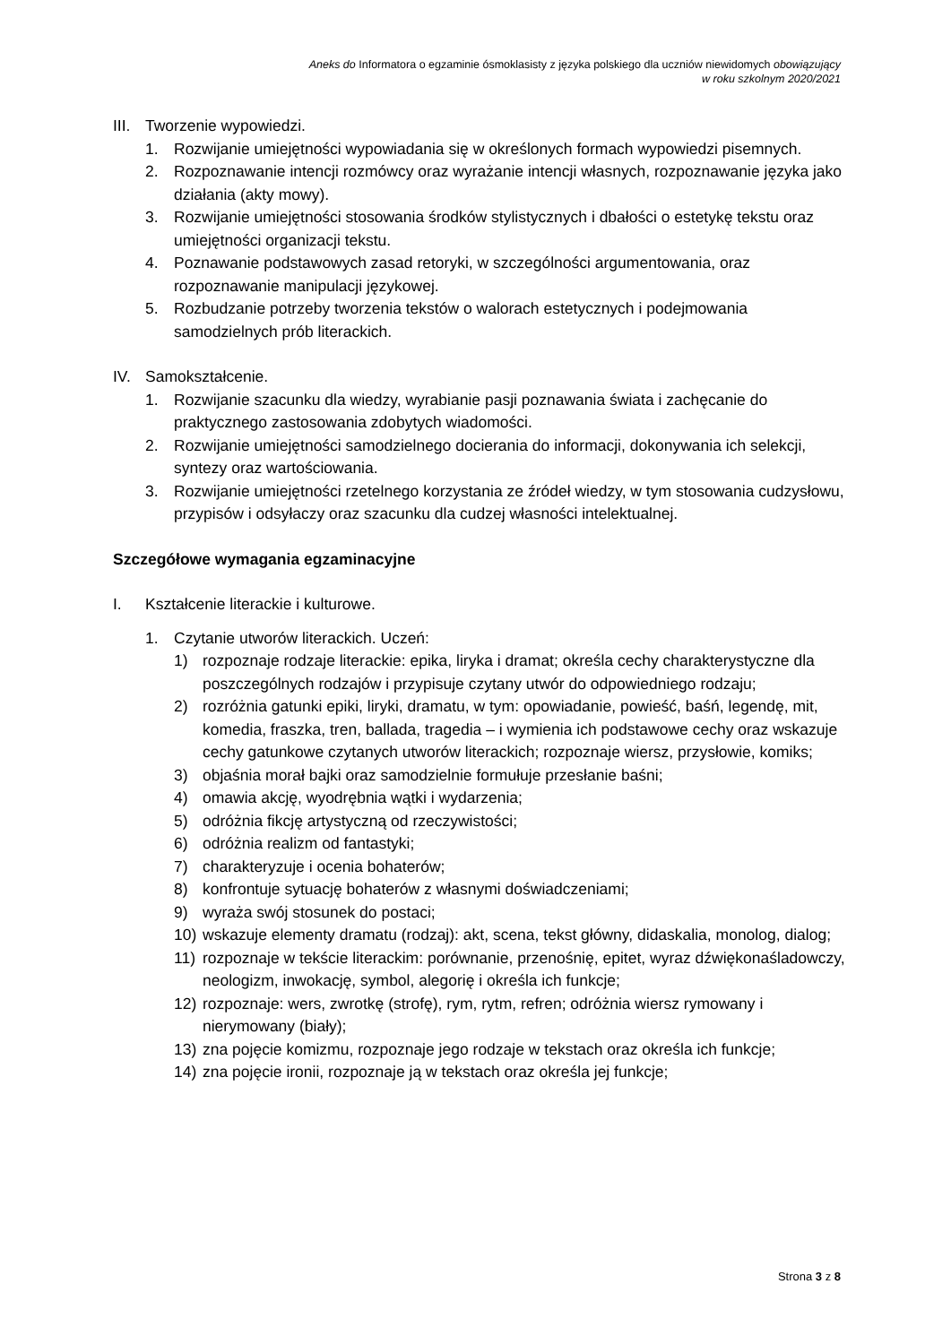Aneks do Informatora o egzaminie ósmoklasisty z języka polskiego dla uczniów niewidomych obowiązujący
w roku szkolnym 2020/2021
III. Tworzenie wypowiedzi.
1. Rozwijanie umiejętności wypowiadania się w określonych formach wypowiedzi pisemnych.
2. Rozpoznawanie intencji rozmówcy oraz wyrażanie intencji własnych, rozpoznawanie języka jako działania (akty mowy).
3. Rozwijanie umiejętności stosowania środków stylistycznych i dbałości o estetykę tekstu oraz umiejętności organizacji tekstu.
4. Poznawanie podstawowych zasad retoryki, w szczególności argumentowania, oraz rozpoznawanie manipulacji językowej.
5. Rozbudzanie potrzeby tworzenia tekstów o walorach estetycznych i podejmowania samodzielnych prób literackich.
IV. Samokształcenie.
1. Rozwijanie szacunku dla wiedzy, wyrabianie pasji poznawania świata i zachęcanie do praktycznego zastosowania zdobytych wiadomości.
2. Rozwijanie umiejętności samodzielnego docierania do informacji, dokonywania ich selekcji, syntezy oraz wartościowania.
3. Rozwijanie umiejętności rzetelnego korzystania ze źródeł wiedzy, w tym stosowania cudzysłowu, przypisów i odsyłaczy oraz szacunku dla cudzej własności intelektualnej.
Szczegółowe wymagania egzaminacyjne
I. Kształcenie literackie i kulturowe.
1. Czytanie utworów literackich. Uczeń:
1) rozpoznaje rodzaje literackie: epika, liryka i dramat; określa cechy charakterystyczne dla poszczególnych rodzajów i przypisuje czytany utwór do odpowiedniego rodzaju;
2) rozróżnia gatunki epiki, liryki, dramatu, w tym: opowiadanie, powieść, baśń, legendę, mit, komedia, fraszka, tren, ballada, tragedia – i wymienia ich podstawowe cechy oraz wskazuje cechy gatunkowe czytanych utworów literackich; rozpoznaje wiersz, przysłowie, komiks;
3) objaśnia morał bajki oraz samodzielnie formułuje przesłanie baśni;
4) omawia akcję, wyodrębnia wątki i wydarzenia;
5) odróżnia fikcję artystyczną od rzeczywistości;
6) odróżnia realizm od fantastyki;
7) charakteryzuje i ocenia bohaterów;
8) konfrontuje sytuację bohaterów z własnymi doświadczeniami;
9) wyraża swój stosunek do postaci;
10) wskazuje elementy dramatu (rodzaj): akt, scena, tekst główny, didaskalia, monolog, dialog;
11) rozpoznaje w tekście literackim: porównanie, przenośnię, epitet, wyraz dźwiękonaśladowczy, neologizm, inwokację, symbol, alegorię i określa ich funkcje;
12) rozpoznaje: wers, zwrotkę (strofę), rym, rytm, refren; odróżnia wiersz rymowany i nierymowany (biały);
13) zna pojęcie komizmu, rozpoznaje jego rodzaje w tekstach oraz określa ich funkcje;
14) zna pojęcie ironii, rozpoznaje ją w tekstach oraz określa jej funkcje;
Strona 3 z 8